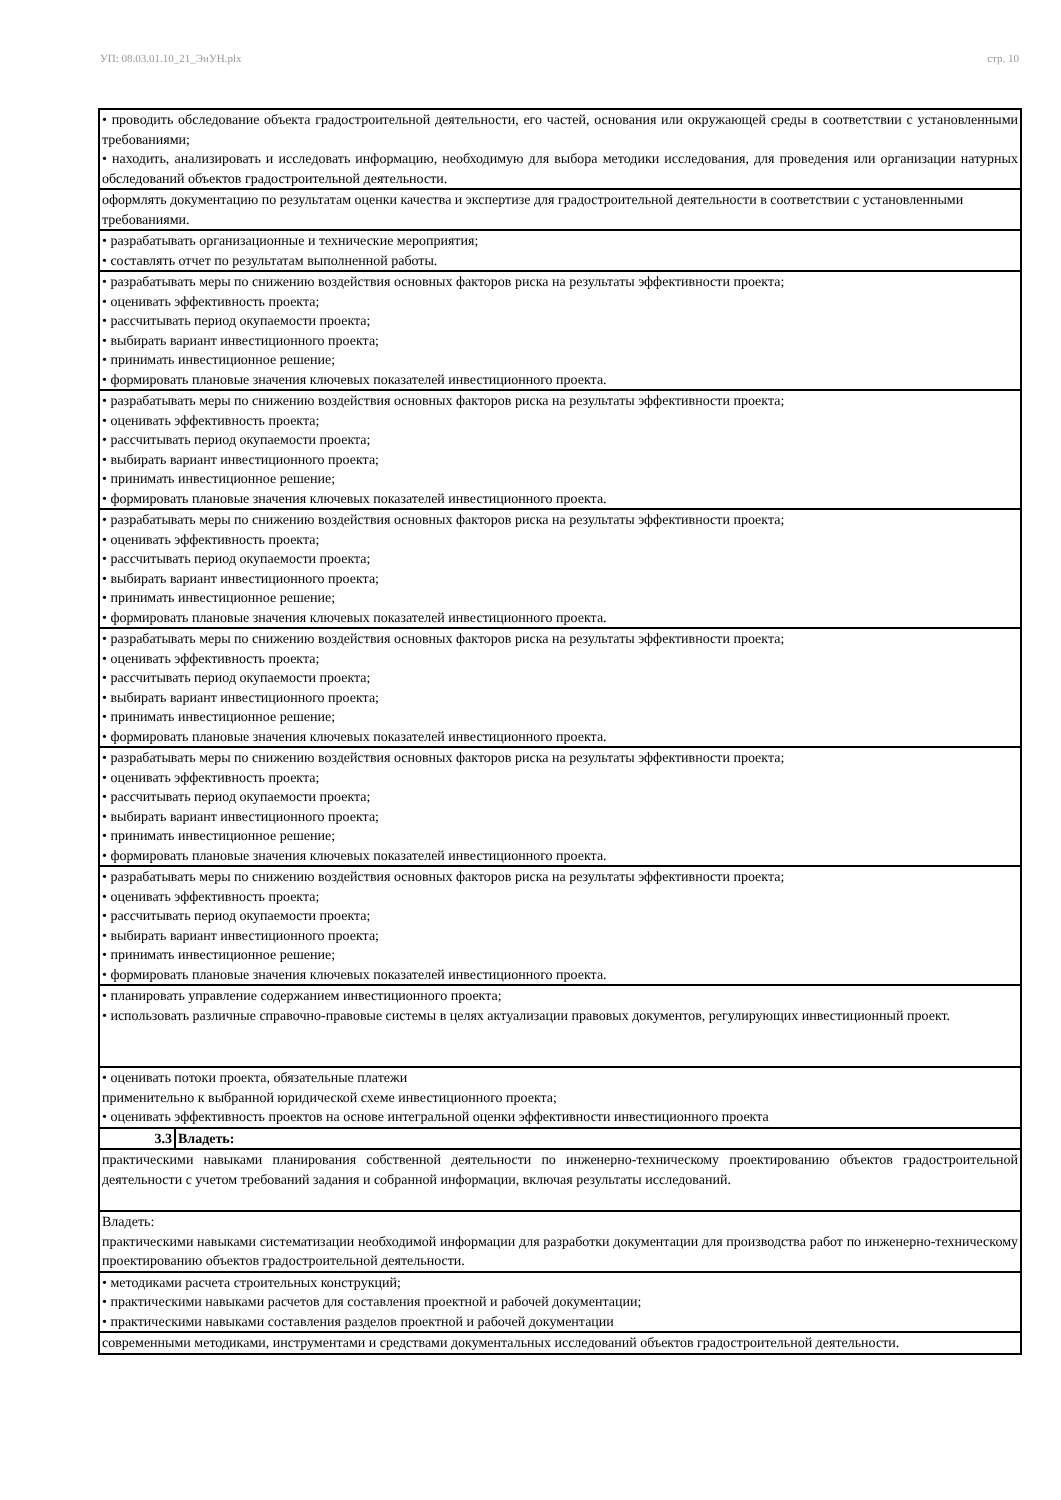УП: 08.03.01.10_21_ЭиУН.plx стр. 10
| • проводить обследование объекта градостроительной деятельности, его частей, основания или окружающей среды в соответствии с установленными требованиями; • находить, анализировать и исследовать информацию, необходимую для выбора методики исследования, для проведения или организации натурных обследований объектов градостроительной деятельности. | |
| оформлять документацию по результатам оценки качества и экспертизе для градостроительной деятельности в соответствии с установленными требованиями. | |
| • разрабатывать организационные и технические мероприятия; • составлять отчет по результатам выполненной работы. | |
| • разрабатывать меры по снижению воздействия основных факторов риска на результаты эффективности проекта; • оценивать эффективность проекта; • рассчитывать период окупаемости проекта; • выбирать вариант инвестиционного проекта; • принимать инвестиционное решение; • формировать плановые значения ключевых показателей инвестиционного проекта. | |
| • разрабатывать меры по снижению воздействия основных факторов риска на результаты эффективности проекта; • оценивать эффективность проекта; • рассчитывать период окупаемости проекта; • выбирать вариант инвестиционного проекта; • принимать инвестиционное решение; • формировать плановые значения ключевых показателей инвестиционного проекта. | |
| • разрабатывать меры по снижению воздействия основных факторов риска на результаты эффективности проекта; • оценивать эффективность проекта; • рассчитывать период окупаемости проекта; • выбирать вариант инвестиционного проекта; • принимать инвестиционное решение; • формировать плановые значения ключевых показателей инвестиционного проекта. | |
| • разрабатывать меры по снижению воздействия основных факторов риска на результаты эффективности проекта; • оценивать эффективность проекта; • рассчитывать период окупаемости проекта; • выбирать вариант инвестиционного проекта; • принимать инвестиционное решение; • формировать плановые значения ключевых показателей инвестиционного проекта. | |
| • разрабатывать меры по снижению воздействия основных факторов риска на результаты эффективности проекта; • оценивать эффективность проекта; • рассчитывать период окупаемости проекта; • выбирать вариант инвестиционного проекта; • принимать инвестиционное решение; • формировать плановые значения ключевых показателей инвестиционного проекта. | |
| • разрабатывать меры по снижению воздействия основных факторов риска на результаты эффективности проекта; • оценивать эффективность проекта; • рассчитывать период окупаемости проекта; • выбирать вариант инвестиционного проекта; • принимать инвестиционное решение; • формировать плановые значения ключевых показателей инвестиционного проекта. | |
| • планировать управление содержанием инвестиционного проекта; • использовать различные справочно-правовые системы в целях актуализации правовых документов, регулирующих инвестиционный проект. | |
| • оценивать потоки проекта, обязательные платежи применительно к выбранной юридической схеме инвестиционного проекта; • оценивать эффективность проектов на основе интегральной оценки эффективности инвестиционного проекта | |
| 3.3 | Владеть: |
| практическими навыками планирования собственной деятельности по инженерно-техническому проектированию объектов градостроительной деятельности с учетом требований задания и собранной информации, включая результаты исследований. | |
| Владеть: практическими навыками систематизации необходимой информации для разработки документации для производства работ по инженерно-техническому проектированию объектов градостроительной деятельности. | |
| • методиками расчета строительных конструкций; • практическими навыками расчетов для составления проектной и рабочей документации; • практическими навыками составления разделов проектной и рабочей документации | |
| современными методиками, инструментами и средствами документальных исследований объектов градостроительной деятельности. | |